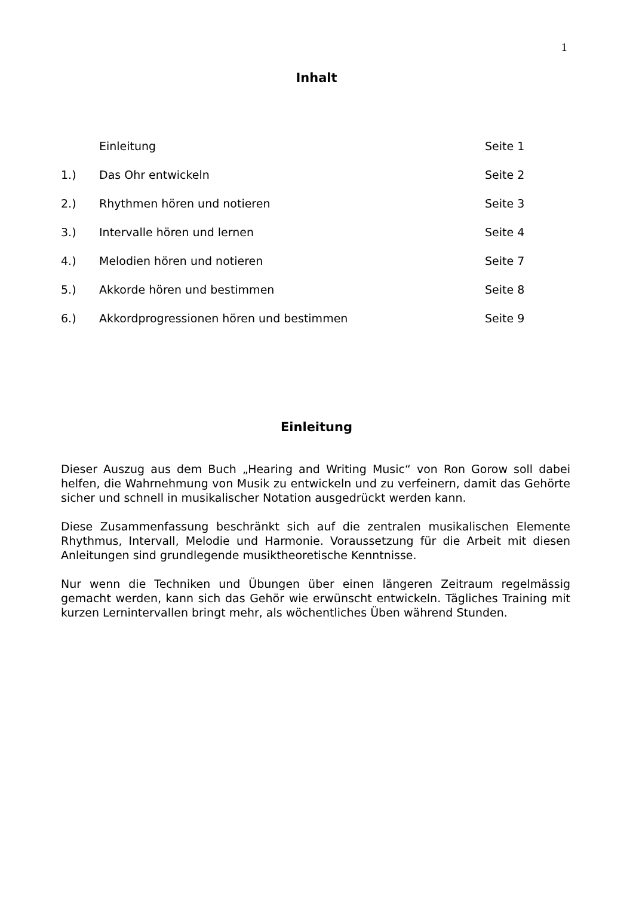1
Inhalt
| | Einleitung | Seite 1 |
| 1.) | Das Ohr entwickeln | Seite 2 |
| 2.) | Rhythmen hören und notieren | Seite 3 |
| 3.) | Intervalle hören und lernen | Seite 4 |
| 4.) | Melodien hören und notieren | Seite 7 |
| 5.) | Akkorde hören und bestimmen | Seite 8 |
| 6.) | Akkordprogressionen hören und bestimmen | Seite 9 |
Einleitung
Dieser Auszug aus dem Buch „Hearing and Writing Music“ von Ron Gorow soll dabei helfen, die Wahrnehmung von Musik zu entwickeln und zu verfeinern, damit das Gehörte sicher und schnell in musikalischer Notation ausgedrückt werden kann.
Diese Zusammenfassung beschränkt sich auf die zentralen musikalischen Elemente Rhythmus, Intervall, Melodie und Harmonie. Voraussetzung für die Arbeit mit diesen Anleitungen sind grundlegende musiktheoretische Kenntnisse.
Nur wenn die Techniken und Übungen über einen längeren Zeitraum regelmässig gemacht werden, kann sich das Gehör wie erwünscht entwickeln. Tägliches Training mit kurzen Lernintervallen bringt mehr, als wöchentliches Üben während Stunden.